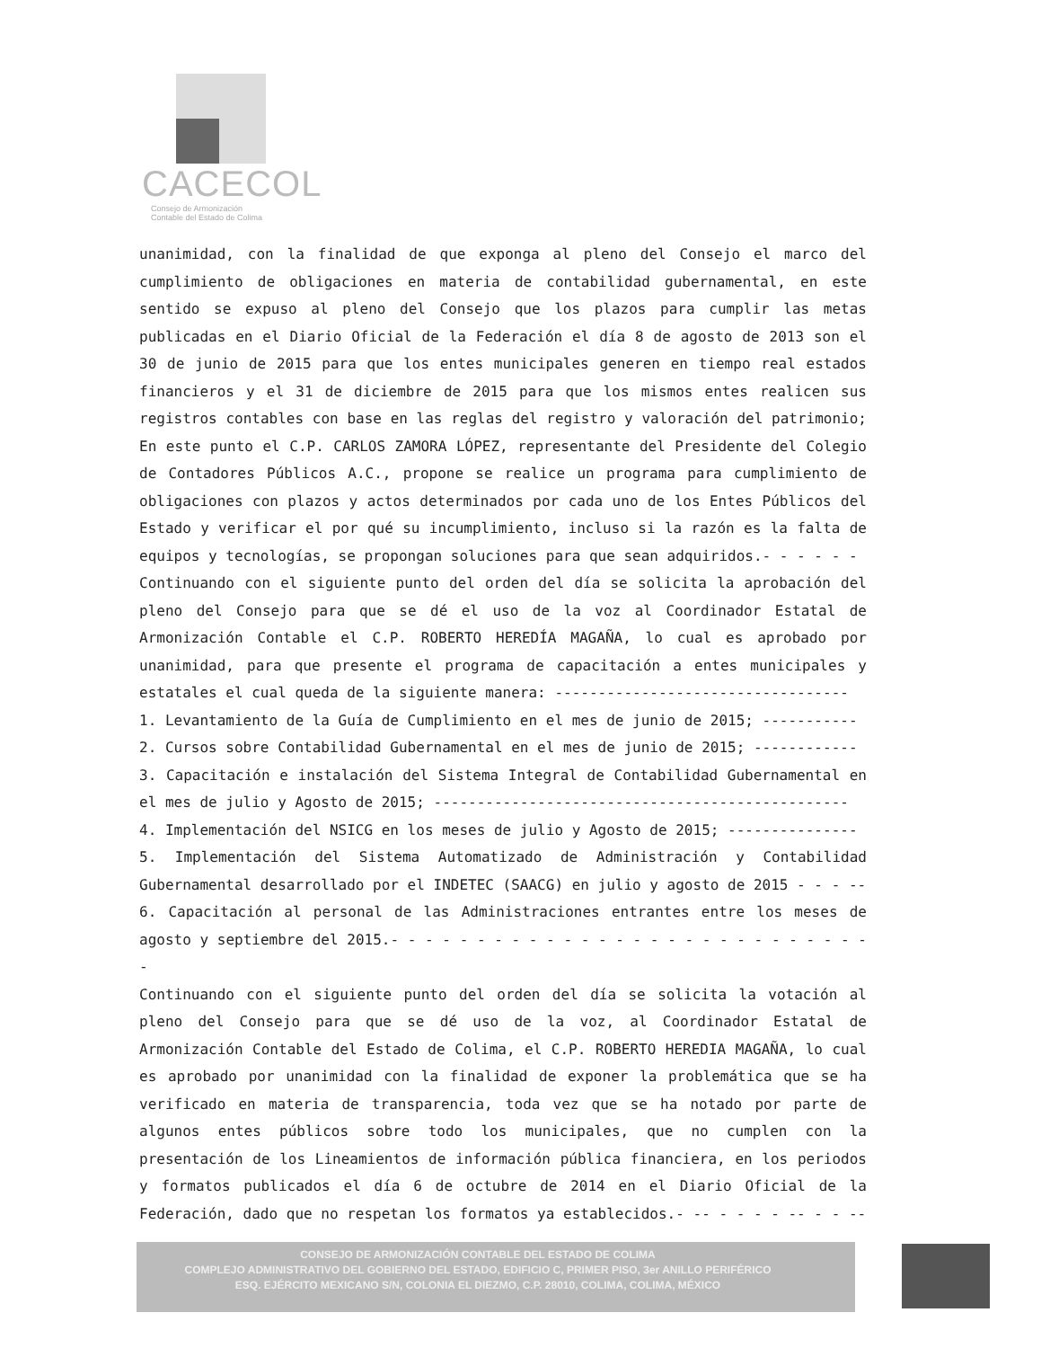CACECOL
Consejo de Armonización
Contable del Estado de Colima
unanimidad, con la finalidad de que exponga al pleno del Consejo el marco del cumplimiento de obligaciones en materia de contabilidad gubernamental, en este sentido se expuso al pleno del Consejo que los plazos para cumplir las metas publicadas en el Diario Oficial de la Federación el día 8 de agosto de 2013 son el 30 de junio de 2015 para que los entes municipales generen en tiempo real estados financieros y el 31 de diciembre de 2015 para que los mismos entes realicen sus registros contables con base en las reglas del registro y valoración del patrimonio; En este punto el C.P. CARLOS ZAMORA LÓPEZ, representante del Presidente del Colegio de Contadores Públicos A.C., propone se realice un programa para cumplimiento de obligaciones con plazos y actos determinados por cada uno de los Entes Públicos del Estado y verificar el por qué su incumplimiento, incluso si la razón es la falta de equipos y tecnologías, se propongan soluciones para que sean adquiridos.- - - - - -
Continuando con el siguiente punto del orden del día se solicita la aprobación del pleno del Consejo para que se dé el uso de la voz al Coordinador Estatal de Armonización Contable el C.P. ROBERTO HEREDÍA MAGAÑA, lo cual es aprobado por unanimidad, para que presente el programa de capacitación a entes municipales y estatales el cual queda de la siguiente manera: ----------------------------------
1. Levantamiento de la Guía de Cumplimiento en el mes de junio de 2015; -----------
2. Cursos sobre Contabilidad Gubernamental en el mes de junio de 2015; ------------
3. Capacitación e instalación del Sistema Integral de Contabilidad Gubernamental en el mes de julio y Agosto de 2015; ------------------------------------------------
4. Implementación del NSICG en los meses de julio y Agosto de 2015; ---------------
5. Implementación del Sistema Automatizado de Administración y Contabilidad Gubernamental desarrollado por el INDETEC (SAACG) en julio y agosto de 2015 - - - --
6. Capacitación al personal de las Administraciones entrantes entre los meses de agosto y septiembre del 2015.- - - - - - - - - - - - - - - - - - - - - - - - - - - - -
Continuando con el siguiente punto del orden del día se solicita la votación al pleno del Consejo para que se dé uso de la voz, al Coordinador Estatal de Armonización Contable del Estado de Colima, el C.P. ROBERTO HEREDIA MAGAÑA, lo cual es aprobado por unanimidad con la finalidad de exponer la problemática que se ha verificado en materia de transparencia, toda vez que se ha notado por parte de algunos entes públicos sobre todo los municipales, que no cumplen con la presentación de los Lineamientos de información pública financiera, en los periodos y formatos publicados el día 6 de octubre de 2014 en el Diario Oficial de la Federación, dado que no respetan los formatos ya establecidos.- -- - - - - -- - - --
CONSEJO DE ARMONIZACIÓN CONTABLE DEL ESTADO DE COLIMA
COMPLEJO ADMINISTRATIVO DEL GOBIERNO DEL ESTADO, EDIFICIO C, PRIMER PISO, 3er ANILLO PERIFÉRICO
ESQ. EJÉRCITO MEXICANO S/N, COLONIA EL DIEZMO, C.P. 28010, COLIMA, COLIMA, MÉXICO